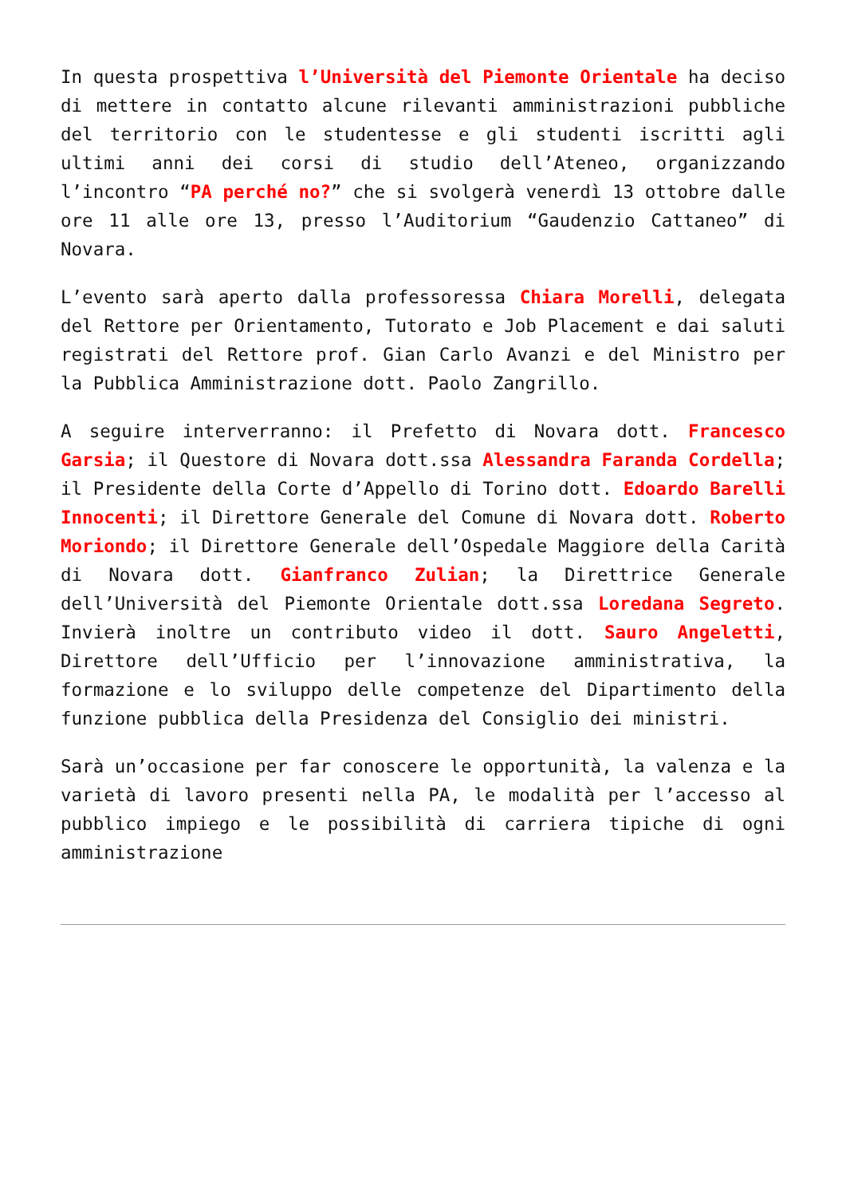In questa prospettiva l’Università del Piemonte Orientale ha deciso di mettere in contatto alcune rilevanti amministrazioni pubbliche del territorio con le studentesse e gli studenti iscritti agli ultimi anni dei corsi di studio dell’Ateneo, organizzando l’incontro “PA perché no?” che si svolgerà venerdì 13 ottobre dalle ore 11 alle ore 13, presso l’Auditorium “Gaudenzio Cattaneo” di Novara.
L’evento sarà aperto dalla professoressa Chiara Morelli, delegata del Rettore per Orientamento, Tutorato e Job Placement e dai saluti registrati del Rettore prof. Gian Carlo Avanzi e del Ministro per la Pubblica Amministrazione dott. Paolo Zangrillo.
A seguire interverranno: il Prefetto di Novara dott. Francesco Garsia; il Questore di Novara dott.ssa Alessandra Faranda Cordella; il Presidente della Corte d’Appello di Torino dott. Edoardo Barelli Innocenti; il Direttore Generale del Comune di Novara dott. Roberto Moriondo; il Direttore Generale dell’Ospedale Maggiore della Carità di Novara dott. Gianfranco Zulian; la Direttrice Generale dell’Università del Piemonte Orientale dott.ssa Loredana Segreto. Invierà inoltre un contributo video il dott. Sauro Angeletti, Direttore dell’Ufficio per l’innovazione amministrativa, la formazione e lo sviluppo delle competenze del Dipartimento della funzione pubblica della Presidenza del Consiglio dei ministri.
Sarà un’occasione per far conoscere le opportunità, la valenza e la varietà di lavoro presenti nella PA, le modalità per l’accesso al pubblico impiego e le possibilità di carriera tipiche di ogni amministrazione